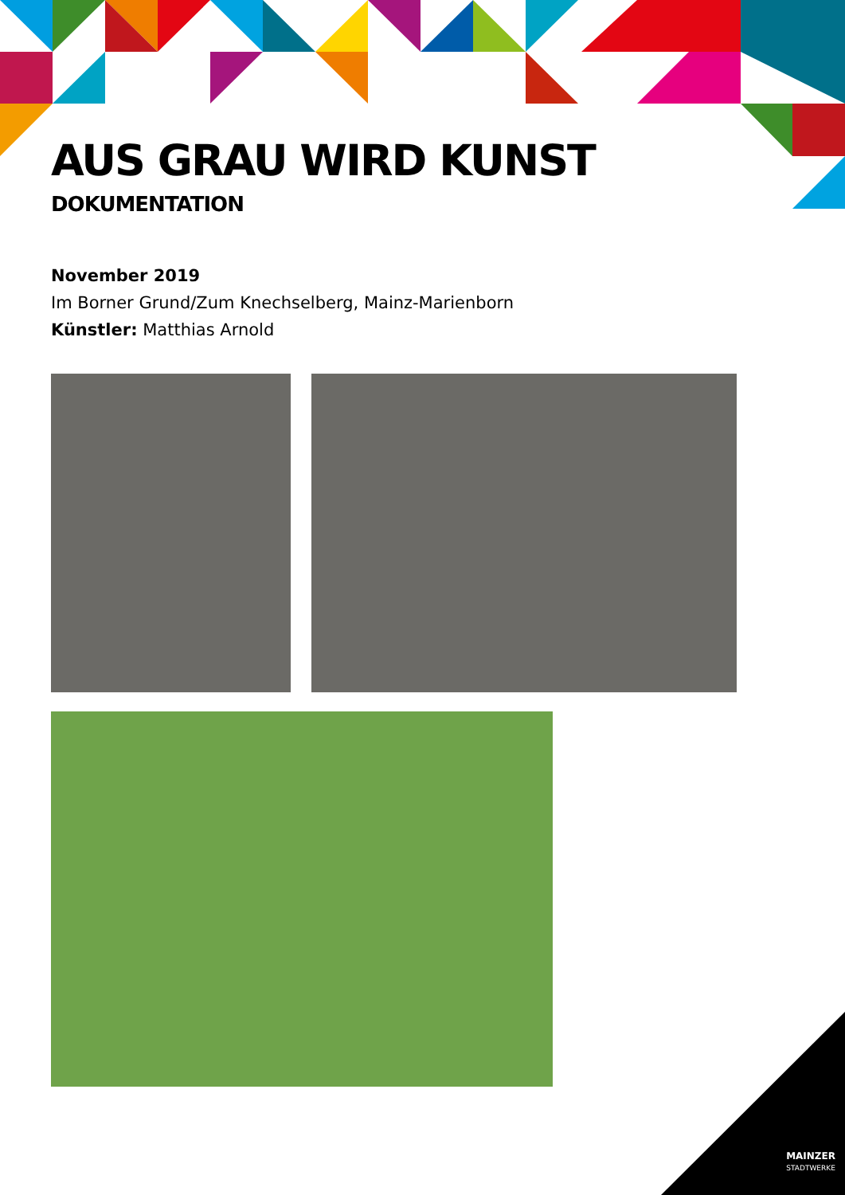AUS GRAU WIRD KUNST
DOKUMENTATION
November 2019
Im Borner Grund/Zum Knechselberg, Mainz-Marienborn
Künstler: Matthias Arnold
MAINZER
STADTWERKE